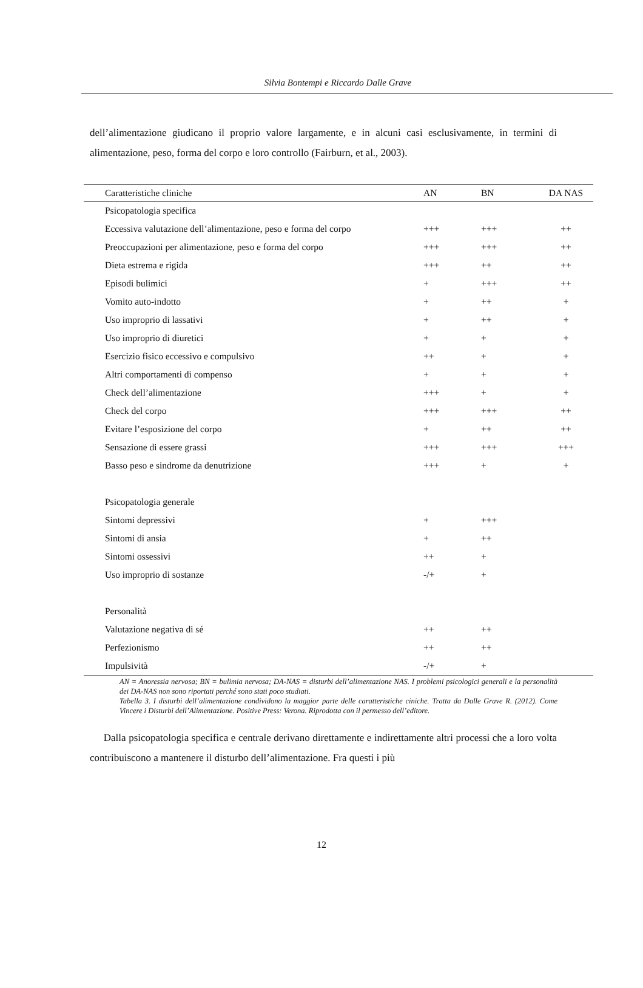Silvia Bontempi e Riccardo Dalle Grave
dell’alimentazione giudicano il proprio valore largamente, e in alcuni casi esclusivamente, in termini di alimentazione, peso, forma del corpo e loro controllo (Fairburn, et al., 2003).
| Caratteristiche cliniche | AN | BN | DA NAS |
| --- | --- | --- | --- |
| Psicopatologia specifica | | | |
| Eccessiva valutazione dell’alimentazione, peso e forma del corpo | +++ | +++ | ++ |
| Preoccupazioni per alimentazione, peso e forma del corpo | +++ | +++ | ++ |
| Dieta estrema e rigida | +++ | ++ | ++ |
| Episodi bulimici | + | +++ | ++ |
| Vomito auto-indotto | + | ++ | + |
| Uso improprio di lassativi | + | ++ | + |
| Uso improprio di diuretici | + | + | + |
| Esercizio fisico eccessivo e compulsivo | ++ | + | + |
| Altri comportamenti di compenso | + | + | + |
| Check dell’alimentazione | +++ | + | + |
| Check del corpo | +++ | +++ | ++ |
| Evitare l’esposizione del corpo | + | ++ | ++ |
| Sensazione di essere grassi | +++ | +++ | +++ |
| Basso peso e sindrome da denutrizione | +++ | + | + |
| Psicopatologia generale | | | |
| Sintomi depressivi | + | +++ | |
| Sintomi di ansia | + | ++ | |
| Sintomi ossessivi | ++ | + | |
| Uso improprio di sostanze | -/+ | + | |
| Personalità | | | |
| Valutazione negativa di sé | ++ | ++ | |
| Perfezionismo | ++ | ++ | |
| Impulsività | -/+ | + | |
AN = Anoressia nervosa; BN = bulimia nervosa; DA-NAS = disturbi dell’alimentazione NAS. I problemi psicologici generali e la personalità dei DA-NAS non sono riportati perché sono stati poco studiati.
Tabella 3. I disturbi dell’alimentazione condividono la maggior parte delle caratteristiche ciniche. Tratta da Dalle Grave R. (2012). Come Vincere i Disturbi dell’Alimentazione. Positive Press: Verona. Riprodotta con il permesso dell’editore.
Dalla psicopatologia specifica e centrale derivano direttamente e indirettamente altri processi che a loro volta contribuiscono a mantenere il disturbo dell’alimentazione. Fra questi i più
12